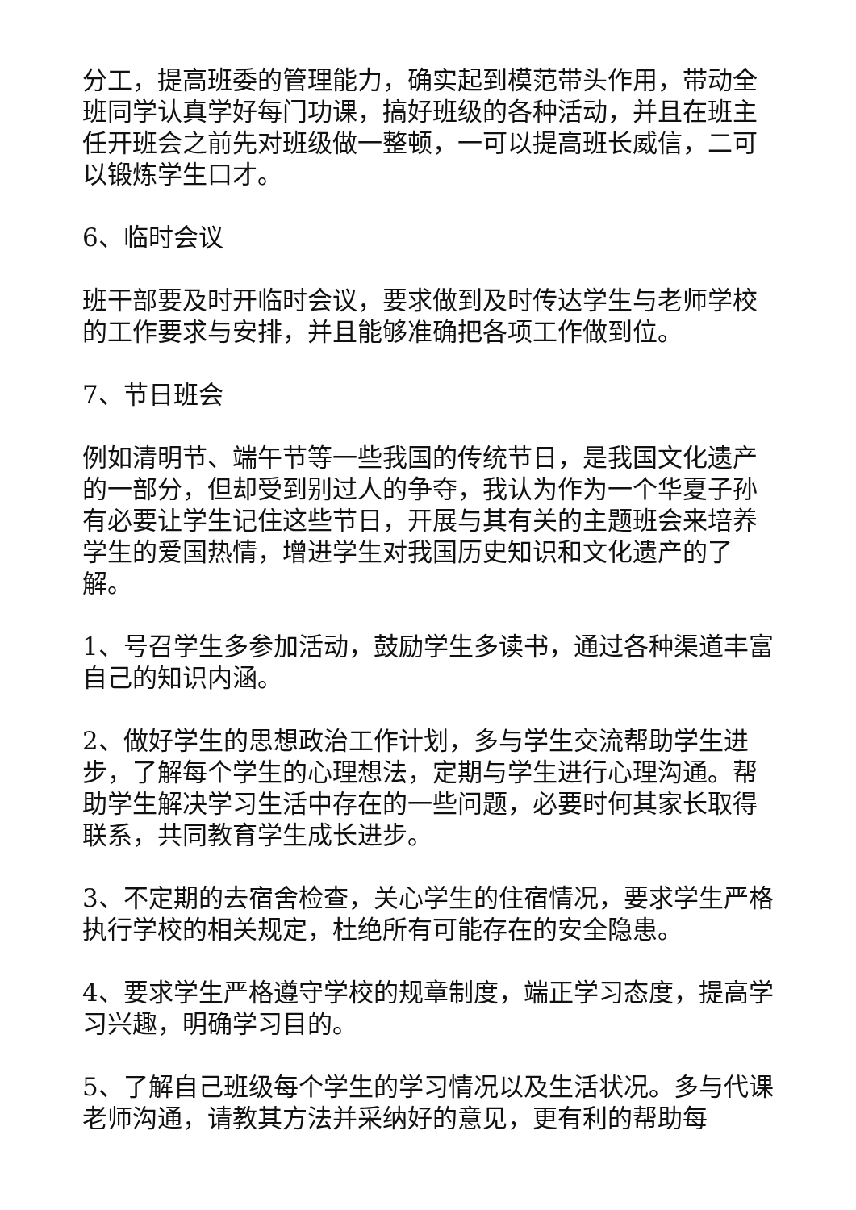分工，提高班委的管理能力，确实起到模范带头作用，带动全班同学认真学好每门功课，搞好班级的各种活动，并且在班主任开班会之前先对班级做一整顿，一可以提高班长威信，二可以锻炼学生口才。
6、临时会议
班干部要及时开临时会议，要求做到及时传达学生与老师学校的工作要求与安排，并且能够准确把各项工作做到位。
7、节日班会
例如清明节、端午节等一些我国的传统节日，是我国文化遗产的一部分，但却受到别过人的争夺，我认为作为一个华夏子孙有必要让学生记住这些节日，开展与其有关的主题班会来培养学生的爱国热情，增进学生对我国历史知识和文化遗产的了解。
1、号召学生多参加活动，鼓励学生多读书，通过各种渠道丰富自己的知识内涵。
2、做好学生的思想政治工作计划，多与学生交流帮助学生进步，了解每个学生的心理想法，定期与学生进行心理沟通。帮助学生解决学习生活中存在的一些问题，必要时何其家长取得联系，共同教育学生成长进步。
3、不定期的去宿舍检查，关心学生的住宿情况，要求学生严格执行学校的相关规定，杜绝所有可能存在的安全隐患。
4、要求学生严格遵守学校的规章制度，端正学习态度，提高学习兴趣，明确学习目的。
5、了解自己班级每个学生的学习情况以及生活状况。多与代课老师沟通，请教其方法并采纳好的意见，更有利的帮助每